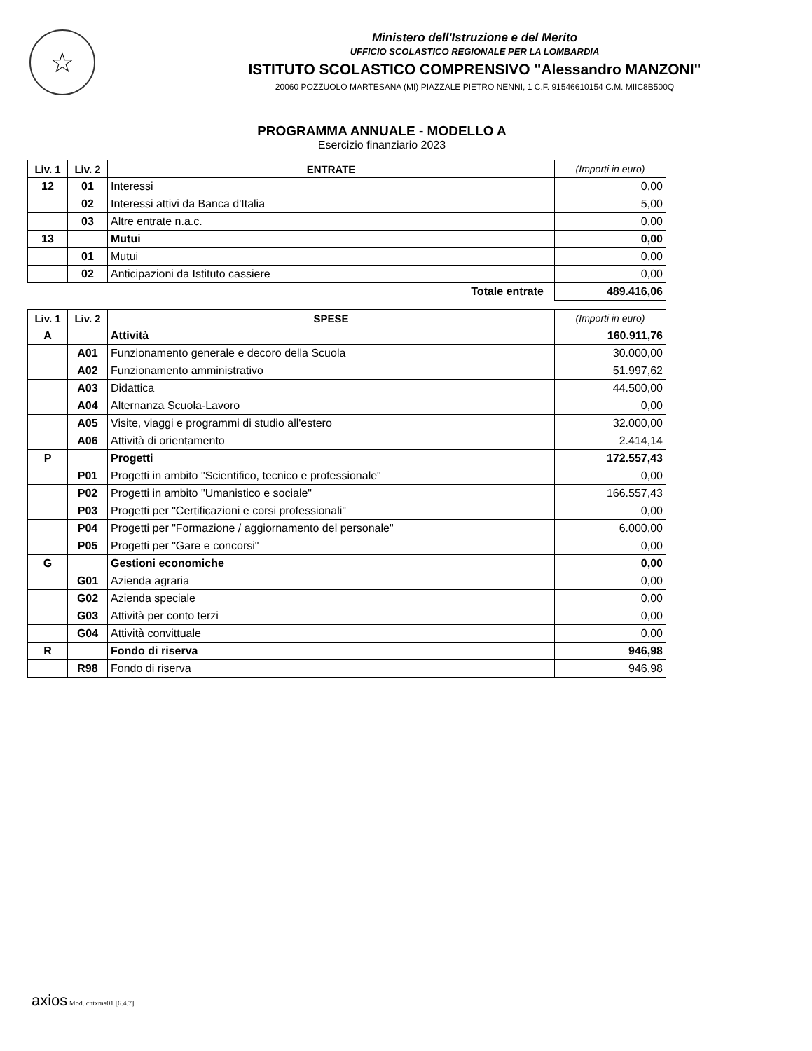☆
Ministero dell'Istruzione e del Merito
UFFICIO SCOLASTICO REGIONALE PER LA LOMBARDIA
ISTITUTO SCOLASTICO COMPRENSIVO "Alessandro MANZONI"
20060 POZZUOLO MARTESANA (MI) PIAZZALE PIETRO NENNI, 1 C.F. 91546610154 C.M. MIIC8B500Q
PROGRAMMA ANNUALE - MODELLO A
Esercizio finanziario 2023
| Liv. 1 | Liv. 2 | ENTRATE | (Importi in euro) |
| --- | --- | --- | --- |
| 12 | 01 | Interessi | 0,00 |
| | 02 | Interessi attivi da Banca d'Italia | 5,00 |
| | 03 | Altre entrate n.a.c. | 0,00 |
| 13 | | Mutui | 0,00 |
| | 01 | Mutui | 0,00 |
| | 02 | Anticipazioni da Istituto cassiere | 0,00 |
| Totale entrate | | | 489.416,06 |
| Liv. 1 | Liv. 2 | SPESE | (Importi in euro) |
| --- | --- | --- | --- |
| A | | Attività | 160.911,76 |
| | A01 | Funzionamento generale e decoro della Scuola | 30.000,00 |
| | A02 | Funzionamento amministrativo | 51.997,62 |
| | A03 | Didattica | 44.500,00 |
| | A04 | Alternanza Scuola-Lavoro | 0,00 |
| | A05 | Visite, viaggi e programmi di studio all'estero | 32.000,00 |
| | A06 | Attività di orientamento | 2.414,14 |
| P | | Progetti | 172.557,43 |
| | P01 | Progetti in ambito "Scientifico, tecnico e professionale" | 0,00 |
| | P02 | Progetti in ambito "Umanistico e sociale" | 166.557,43 |
| | P03 | Progetti per "Certificazioni e corsi professionali" | 0,00 |
| | P04 | Progetti per "Formazione / aggiornamento del personale" | 6.000,00 |
| | P05 | Progetti per "Gare e concorsi" | 0,00 |
| G | | Gestioni economiche | 0,00 |
| | G01 | Azienda agraria | 0,00 |
| | G02 | Azienda speciale | 0,00 |
| | G03 | Attività per conto terzi | 0,00 |
| | G04 | Attività convittuale | 0,00 |
| R | | Fondo di riserva | 946,98 |
| | R98 | Fondo di riserva | 946,98 |
axios Mod. cntxma01 [6.4.7]